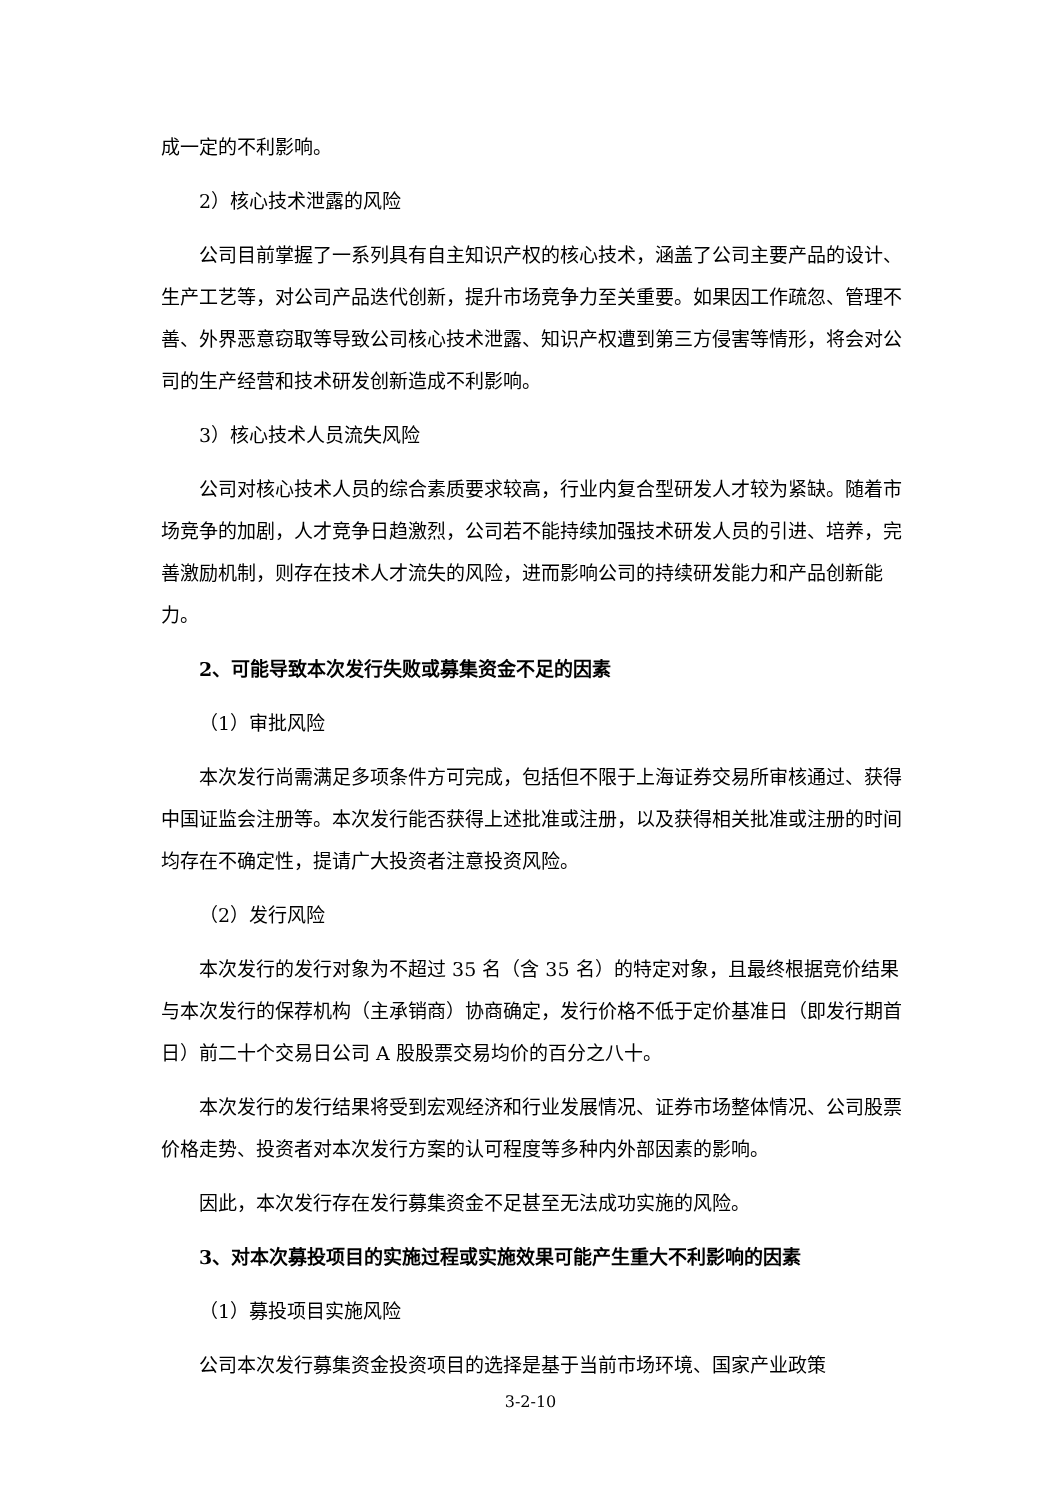成一定的不利影响。
2）核心技术泄露的风险
公司目前掌握了一系列具有自主知识产权的核心技术，涵盖了公司主要产品的设计、生产工艺等，对公司产品迭代创新，提升市场竞争力至关重要。如果因工作疏忽、管理不善、外界恶意窃取等导致公司核心技术泄露、知识产权遭到第三方侵害等情形，将会对公司的生产经营和技术研发创新造成不利影响。
3）核心技术人员流失风险
公司对核心技术人员的综合素质要求较高，行业内复合型研发人才较为紧缺。随着市场竞争的加剧，人才竞争日趋激烈，公司若不能持续加强技术研发人员的引进、培养，完善激励机制，则存在技术人才流失的风险，进而影响公司的持续研发能力和产品创新能力。
2、可能导致本次发行失败或募集资金不足的因素
（1）审批风险
本次发行尚需满足多项条件方可完成，包括但不限于上海证券交易所审核通过、获得中国证监会注册等。本次发行能否获得上述批准或注册，以及获得相关批准或注册的时间均存在不确定性，提请广大投资者注意投资风险。
（2）发行风险
本次发行的发行对象为不超过 35 名（含 35 名）的特定对象，且最终根据竞价结果与本次发行的保荐机构（主承销商）协商确定，发行价格不低于定价基准日（即发行期首日）前二十个交易日公司 A 股股票交易均价的百分之八十。
本次发行的发行结果将受到宏观经济和行业发展情况、证券市场整体情况、公司股票价格走势、投资者对本次发行方案的认可程度等多种内外部因素的影响。
因此，本次发行存在发行募集资金不足甚至无法成功实施的风险。
3、对本次募投项目的实施过程或实施效果可能产生重大不利影响的因素
（1）募投项目实施风险
公司本次发行募集资金投资项目的选择是基于当前市场环境、国家产业政策
3-2-10